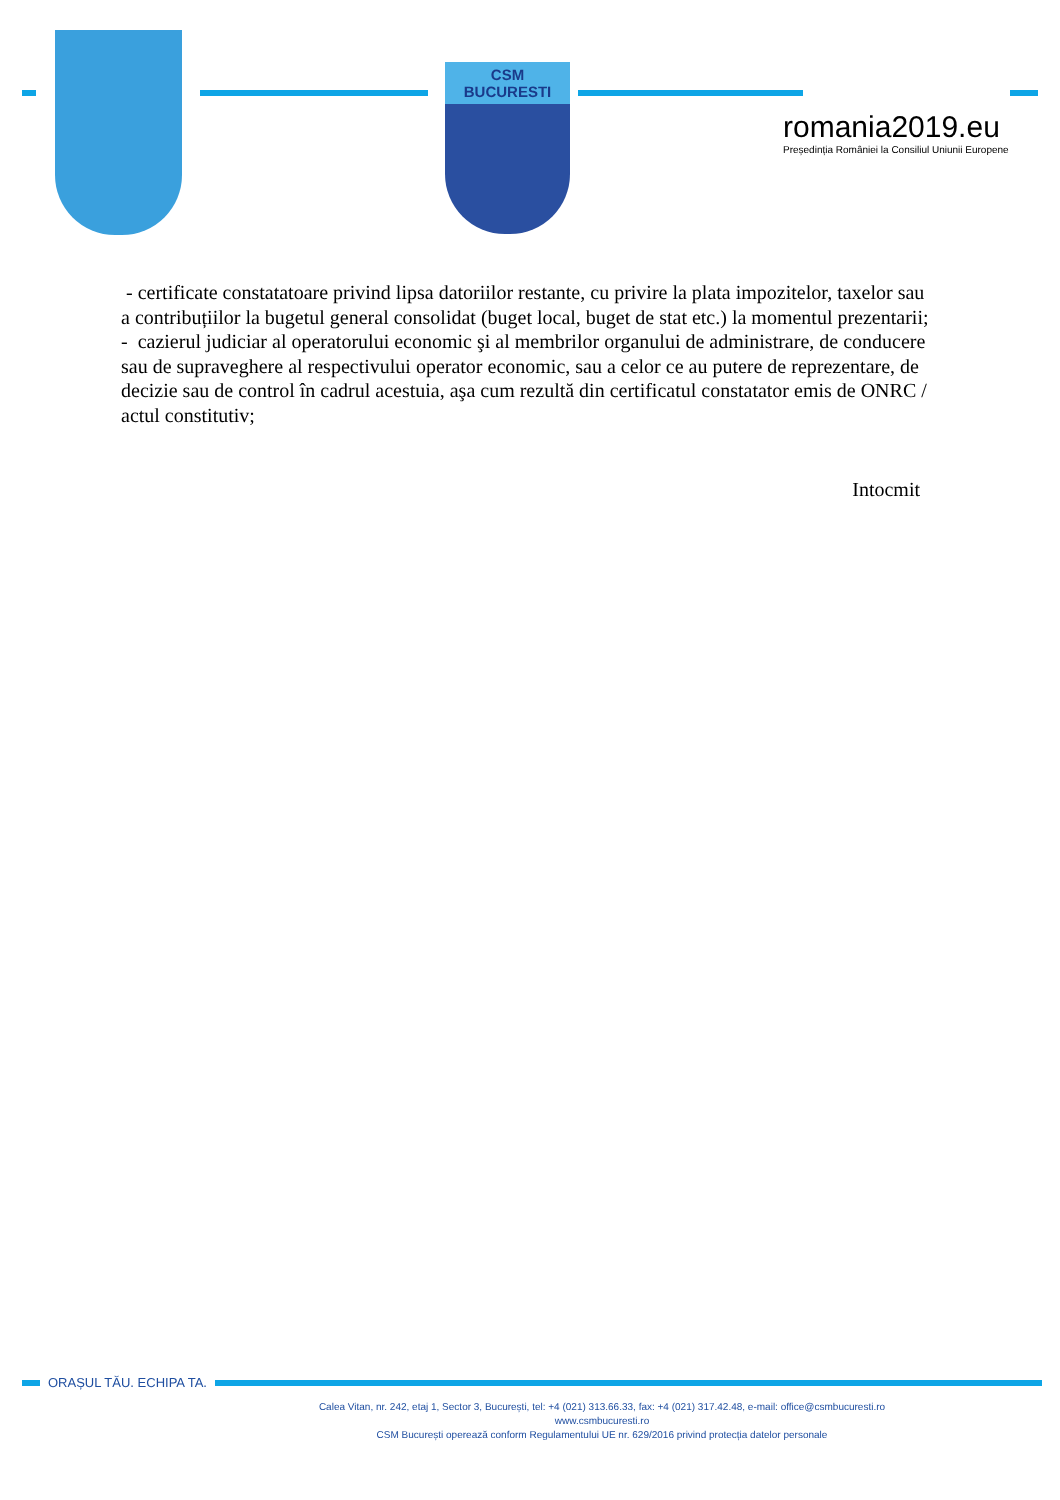CSM BUCURESTI
romania2019.eu
Președinția României la Consiliul Uniunii Europene
- certificate constatatoare privind lipsa datoriilor restante, cu privire la plata impozitelor, taxelor sau a contribuțiilor la bugetul general consolidat (buget local, buget de stat etc.) la momentul prezentarii;
- cazierul judiciar al operatorului economic şi al membrilor organului de administrare, de conducere sau de supraveghere al respectivului operator economic, sau a celor ce au putere de reprezentare, de decizie sau de control în cadrul acestuia, aşa cum rezultă din certificatul constatator emis de ONRC / actul constitutiv;
Intocmit
ORAȘUL TĂU. ECHIPA TA.
Calea Vitan, nr. 242, etaj 1, Sector 3, București, tel: +4 (021) 313.66.33, fax: +4 (021) 317.42.48, e-mail: office@csmbucuresti.ro
www.csmbucuresti.ro
CSM București operează conform Regulamentului UE nr. 629/2016 privind protecția datelor personale